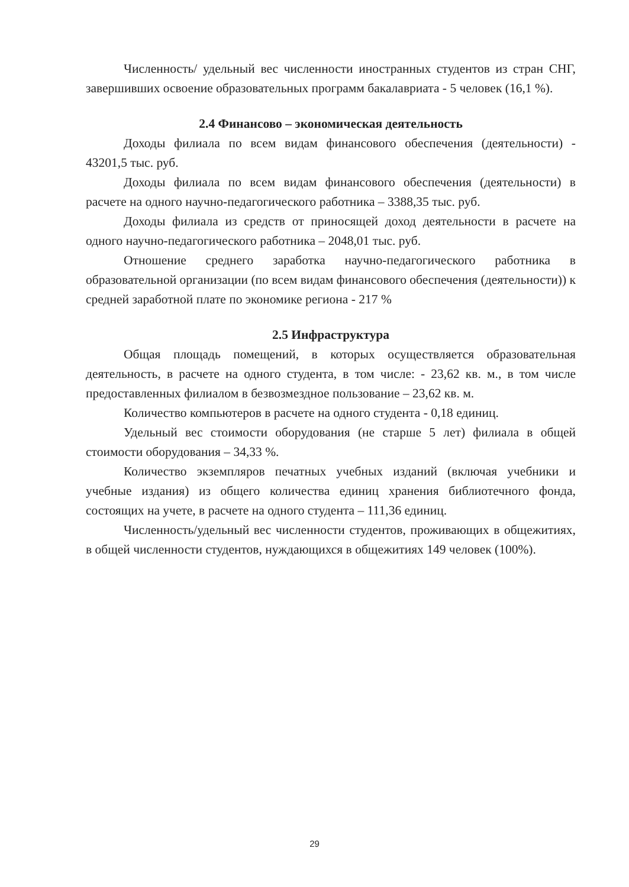Численность/ удельный вес численности иностранных студентов из стран СНГ, завершивших освоение образовательных программ бакалавриата - 5 человек (16,1 %).
2.4 Финансово – экономическая деятельность
Доходы филиала по всем видам финансового обеспечения (деятельности) - 43201,5 тыс. руб.
Доходы филиала по всем видам финансового обеспечения (деятельности) в расчете на одного научно-педагогического работника – 3388,35 тыс. руб.
Доходы филиала из средств от приносящей доход деятельности в расчете на одного научно-педагогического работника – 2048,01 тыс. руб.
Отношение среднего заработка научно-педагогического работника в образовательной организации (по всем видам финансового обеспечения (деятельности)) к средней заработной плате по экономике региона - 217 %
2.5 Инфраструктура
Общая площадь помещений, в которых осуществляется образовательная деятельность, в расчете на одного студента, в том числе: - 23,62 кв. м., в том числе предоставленных филиалом в безвозмездное пользование – 23,62 кв. м.
Количество компьютеров в расчете на одного студента - 0,18 единиц.
Удельный вес стоимости оборудования (не старше 5 лет) филиала в общей стоимости оборудования – 34,33 %.
Количество экземпляров печатных учебных изданий (включая учебники и учебные издания) из общего количества единиц хранения библиотечного фонда, состоящих на учете, в расчете на одного студента – 111,36 единиц.
Численность/удельный вес численности студентов, проживающих в общежитиях, в общей численности студентов, нуждающихся в общежитиях 149 человек (100%).
29